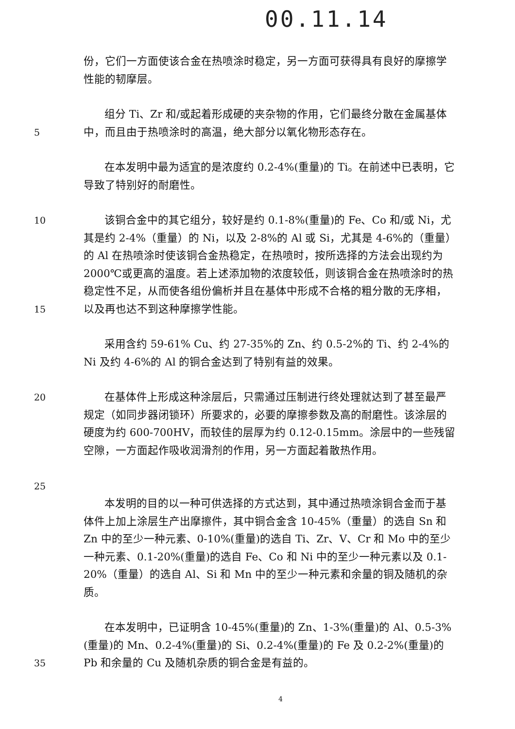00.11.14
份，它们一方面使该合金在热喷涂时稳定，另一方面可获得具有良好的摩擦学性能的韧摩层。
5   组分 Ti、Zr 和/或起着形成硬的夹杂物的作用，它们最终分散在金属基体中，而且由于热喷涂时的高温，绝大部分以氧化物形态存在。
  在本发明中最为适宜的是浓度约 0.2-4%(重量)的 Ti。在前述中已表明，它导致了特别好的耐磨性。
10
15
  该铜合金中的其它组分，较好是约 0.1-8%(重量)的 Fe、Co 和/或 Ni，尤其是约 2-4%（重量）的 Ni，以及 2-8%的 Al 或 Si，尤其是 4-6%的（重量）的 Al 在热喷涂时使该铜合金热稳定，在热喷时，按所选择的方法会出现约为 2000℃或更高的温度。若上述添加物的浓度较低，则该铜合金在热喷涂时的热稳定性不足，从而使各组份偏析并且在基体中形成不合格的粗分散的无序相，以及再也达不到这种摩擦学性能。
  采用含约 59-61% Cu、约 27-35%的 Zn、约 0.5-2%的 Ti、约 2-4%的 Ni 及约 4-6%的 Al 的铜合金达到了特别有益的效果。
20
25
  在基体件上形成这种涂层后，只需通过压制进行终处理就达到了甚至最严规定（如同步器闭锁环）所要求的，必要的摩擦参数及高的耐磨性。该涂层的硬度为约 600-700HV，而较佳的层厚为约 0.12-0.15mm。涂层中的一些残留空隙，一方面起作吸收润滑剂的作用，另一方面起着散热作用。
  本发明的目的以一种可供选择的方式达到，其中通过热喷涂铜合金而于基体件上加上涂层生产出摩擦件，其中铜合金含 10-45%（重量）的选自 Sn 和 Zn 中的至少一种元素、0-10%(重量)的选自 Ti、Zr、V、Cr 和 Mo 中的至少一种元素、0.1-20%(重量)的选自 Fe、Co 和 Ni 中的至少一种元素以及 0.1-20%（重量）的选自 Al、Si 和 Mn 中的至少一种元素和余量的铜及随机的杂质。
35   在本发明中，已证明含 10-45%(重量)的 Zn、1-3%(重量)的 Al、0.5-3%(重量)的 Mn、0.2-4%(重量)的 Si、0.2-4%(重量)的 Fe 及 0.2-2%(重量)的 Pb 和余量的 Cu 及随机杂质的铜合金是有益的。
4